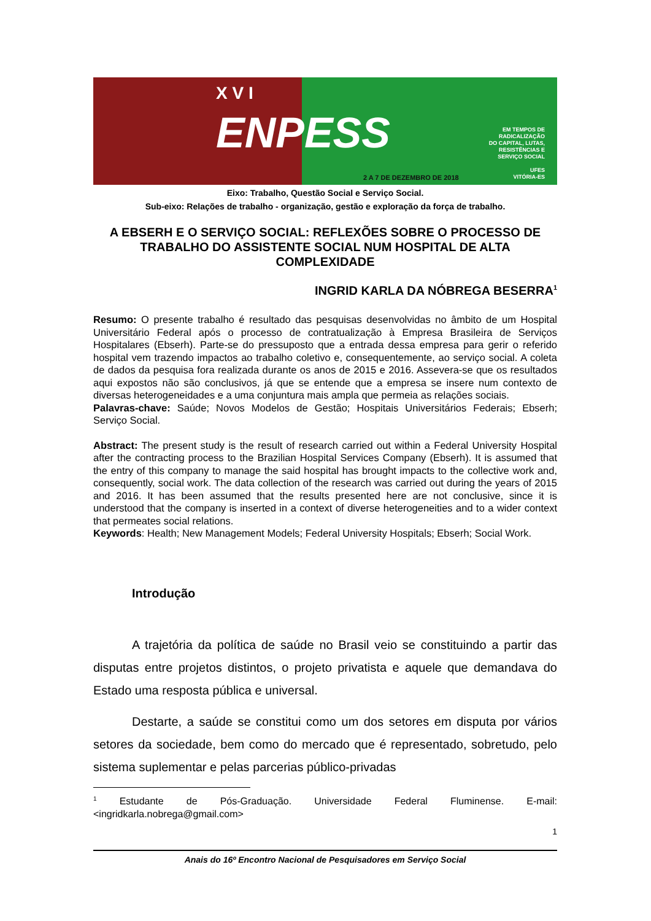X V I
ENPESS
EM TEMPOS DE
RADICALIZAÇÃO
DO CAPITAL, LUTAS,
RESISTÊNCIAS E
SERVIÇO SOCIAL
UFES
VITÓRIA-ES
2 A 7 DE DEZEMBRO DE 2018
Eixo: Trabalho, Questão Social e Serviço Social.
Sub-eixo: Relações de trabalho - organização, gestão e exploração da força de trabalho.
A EBSERH E O SERVIÇO SOCIAL: REFLEXÕES SOBRE O PROCESSO DE TRABALHO DO ASSISTENTE SOCIAL NUM HOSPITAL DE ALTA COMPLEXIDADE
INGRID KARLA DA NÓBREGA BESERRA<sup>1</sup>
Resumo: O presente trabalho é resultado das pesquisas desenvolvidas no âmbito de um Hospital Universitário Federal após o processo de contratualização à Empresa Brasileira de Serviços Hospitalares (Ebserh). Parte-se do pressuposto que a entrada dessa empresa para gerir o referido hospital vem trazendo impactos ao trabalho coletivo e, consequentemente, ao serviço social. A coleta de dados da pesquisa fora realizada durante os anos de 2015 e 2016. Assevera-se que os resultados aqui expostos não são conclusivos, já que se entende que a empresa se insere num contexto de diversas heterogeneidades e a uma conjuntura mais ampla que permeia as relações sociais.
Palavras-chave: Saúde; Novos Modelos de Gestão; Hospitais Universitários Federais; Ebserh; Serviço Social.
Abstract: The present study is the result of research carried out within a Federal University Hospital after the contracting process to the Brazilian Hospital Services Company (Ebserh). It is assumed that the entry of this company to manage the said hospital has brought impacts to the collective work and, consequently, social work. The data collection of the research was carried out during the years of 2015 and 2016. It has been assumed that the results presented here are not conclusive, since it is understood that the company is inserted in a context of diverse heterogeneities and to a wider context that permeates social relations.
Keywords: Health; New Management Models; Federal University Hospitals; Ebserh; Social Work.
Introdução
A trajetória da política de saúde no Brasil veio se constituindo a partir das disputas entre projetos distintos, o projeto privatista e aquele que demandava do Estado uma resposta pública e universal.
Destarte, a saúde se constitui como um dos setores em disputa por vários setores da sociedade, bem como do mercado que é representado, sobretudo, pelo sistema suplementar e pelas parcerias público-privadas
<sup>1</sup> Estudante de Pós-Graduação. Universidade Federal Fluminense. E-mail: <ingridkarla.nobrega@gmail.com>
1
Anais do 16º Encontro Nacional de Pesquisadores em Serviço Social